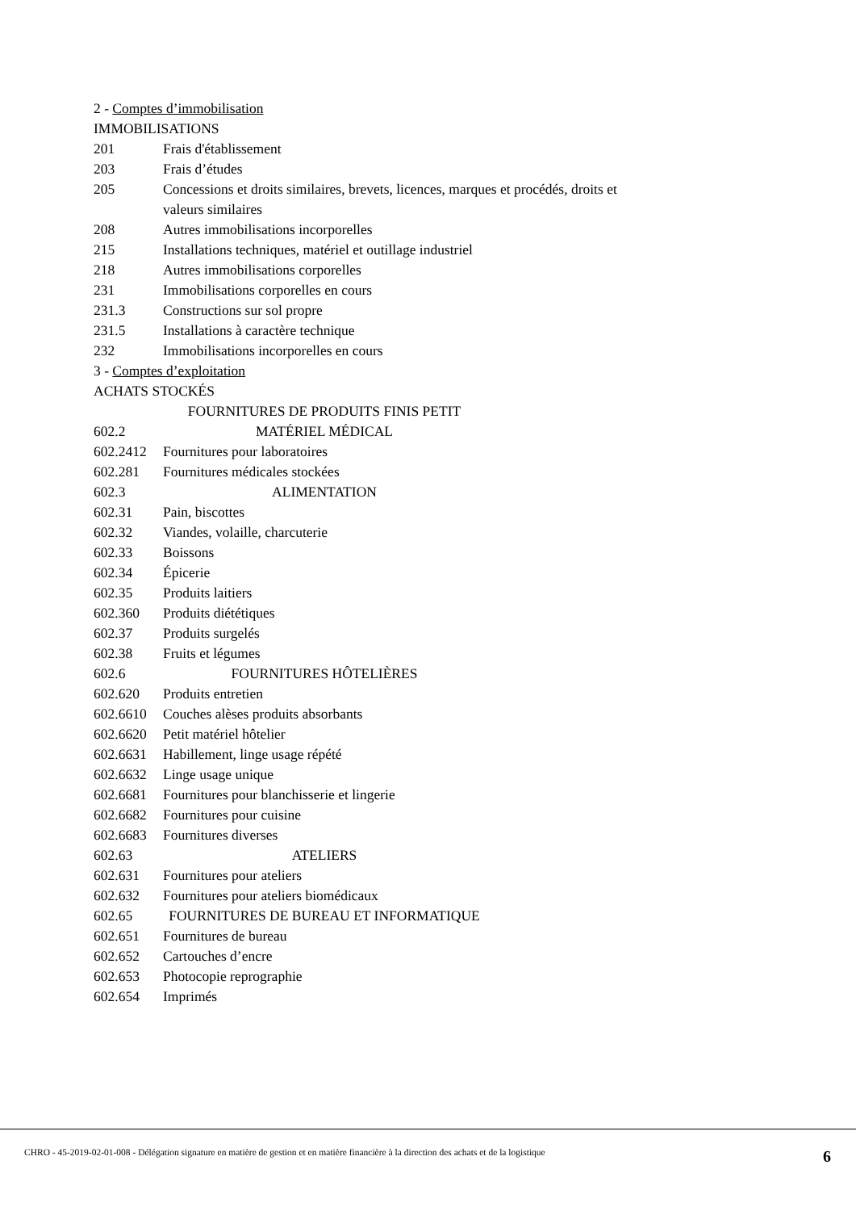2 - Comptes d’immobilisation
IMMOBILISATIONS
| 201 | Frais d'établissement |
| 203 | Frais d’études |
| 205 | Concessions et droits similaires, brevets, licences, marques et procédés, droits et valeurs similaires |
| 208 | Autres immobilisations incorporelles |
| 215 | Installations techniques, matériel et outillage industriel |
| 218 | Autres immobilisations corporelles |
| 231 | Immobilisations corporelles en cours |
| 231.3 | Constructions sur sol propre |
| 231.5 | Installations à caractère technique |
| 232 | Immobilisations incorporelles en cours |
3 - Comptes d’exploitation
ACHATS STOCKÉS
| 602.2 | FOURNITURES DE PRODUITS FINIS PETIT MATÉRIEL MÉDICAL |
| 602.2412 | Fournitures pour laboratoires |
| 602.281 | Fournitures médicales stockées |
| 602.3 | ALIMENTATION |
| 602.31 | Pain, biscottes |
| 602.32 | Viandes, volaille, charcuterie |
| 602.33 | Boissons |
| 602.34 | Épicerie |
| 602.35 | Produits laitiers |
| 602.360 | Produits diététiques |
| 602.37 | Produits surgelés |
| 602.38 | Fruits et légumes |
| 602.6 | FOURNITURES HÔTELIÈRES |
| 602.620 | Produits entretien |
| 602.6610 | Couches alèses produits absorbants |
| 602.6620 | Petit matériel hôtelier |
| 602.6631 | Habillement, linge usage répété |
| 602.6632 | Linge usage unique |
| 602.6681 | Fournitures pour blanchisserie et lingerie |
| 602.6682 | Fournitures pour cuisine |
| 602.6683 | Fournitures diverses |
| 602.63 | ATELIERS |
| 602.631 | Fournitures pour ateliers |
| 602.632 | Fournitures pour ateliers biomédicaux |
| 602.65 | FOURNITURES DE BUREAU ET INFORMATIQUE |
| 602.651 | Fournitures de bureau |
| 602.652 | Cartouches d’encre |
| 602.653 | Photocopie reprographie |
| 602.654 | Imprimés |
CHRO - 45-2019-02-01-008 - Délégation signature en matière de gestion et en matière financière à la direction des achats et de la logistique 6